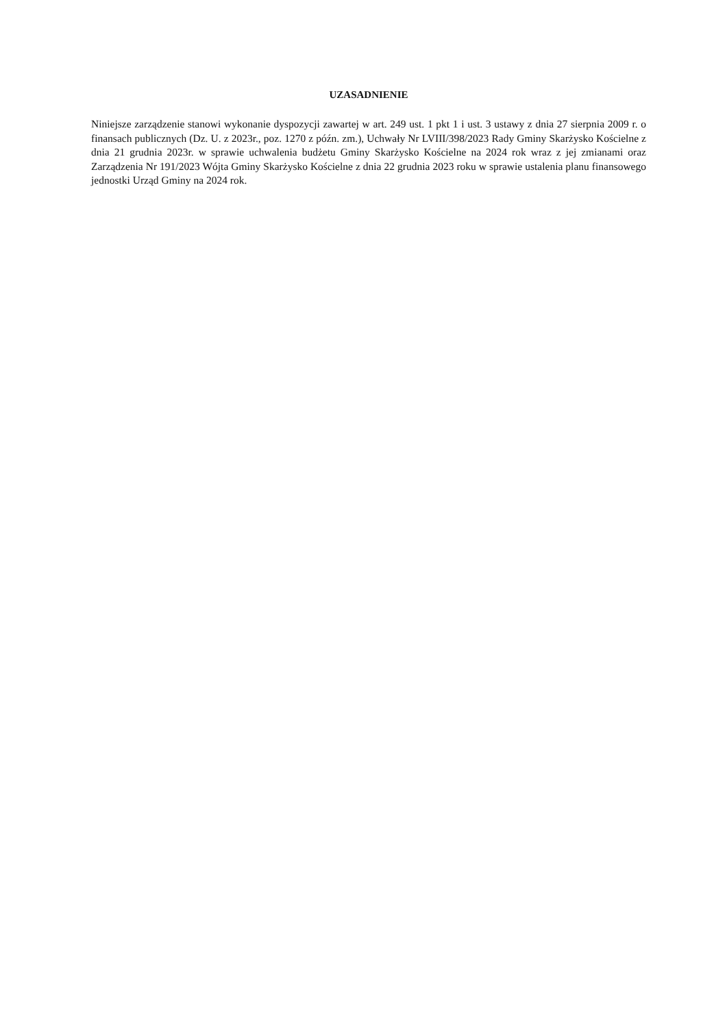UZASADNIENIE
Niniejsze zarządzenie stanowi wykonanie dyspozycji zawartej w art. 249 ust. 1 pkt 1 i ust. 3 ustawy z dnia 27 sierpnia 2009 r. o finansach publicznych (Dz. U. z 2023r., poz. 1270 z późn. zm.), Uchwały Nr LVIII/398/2023 Rady Gminy Skarżysko Kościelne z dnia 21 grudnia 2023r. w sprawie uchwalenia budżetu Gminy Skarżysko Kościelne na 2024 rok wraz z jej zmianami oraz Zarządzenia Nr 191/2023 Wójta Gminy Skarżysko Kościelne z dnia 22 grudnia 2023 roku w sprawie ustalenia planu finansowego jednostki Urząd Gminy na 2024 rok.